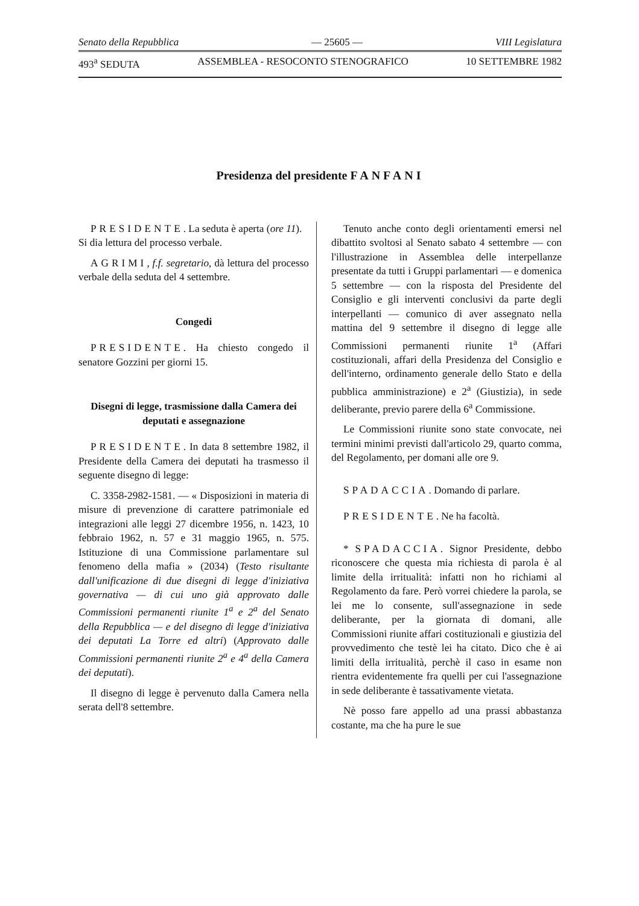Senato della Repubblica — 25605 — VIII Legislatura
493<sup>a</sup> SEDUTA ASSEMBLEA - RESOCONTO STENOGRAFICO 10 SETTEMBRE 1982
Presidenza del presidente FANFANI
PRESIDENTE. La seduta è aperta (ore 11).
Si dia lettura del processo verbale.
AGRIMI, f.f. segretario, dà lettura del processo verbale della seduta del 4 settembre.
Congedi
PRESIDENTE. Ha chiesto congedo il senatore Gozzini per giorni 15.
Disegni di legge, trasmissione dalla Camera dei deputati e assegnazione
PRESIDENTE. In data 8 settembre 1982, il Presidente della Camera dei deputati ha trasmesso il seguente disegno di legge:
C. 3358-2982-1581. — « Disposizioni in materia di misure di prevenzione di carattere patrimoniale ed integrazioni alle leggi 27 dicembre 1956, n. 1423, 10 febbraio 1962, n. 57 e 31 maggio 1965, n. 575. Istituzione di una Commissione parlamentare sul fenomeno della mafia » (2034) (Testo risultante dall'unificazione di due disegni di legge d'iniziativa governativa — di cui uno già approvato dalle Commissioni permanenti riunite 1<sup>a</sup> e 2<sup>a</sup> del Senato della Repubblica — e del disegno di legge d'iniziativa dei deputati La Torre ed altri) (Approvato dalle Commissioni permanenti riunite 2<sup>a</sup> e 4<sup>a</sup> della Camera dei deputati).
Il disegno di legge è pervenuto dalla Camera nella serata dell'8 settembre.
Tenuto anche conto degli orientamenti emersi nel dibattito svoltosi al Senato sabato 4 settembre — con l'illustrazione in Assemblea delle interpellanze presentate da tutti i Gruppi parlamentari — e domenica 5 settembre — con la risposta del Presidente del Consiglio e gli interventi conclusivi da parte degli interpellanti — comunico di aver assegnato nella mattina del 9 settembre il disegno di legge alle Commissioni permanenti riunite 1<sup>a</sup> (Affari costituzionali, affari della Presidenza del Consiglio e dell'interno, ordinamento generale dello Stato e della pubblica amministrazione) e 2<sup>a</sup> (Giustizia), in sede deliberante, previo parere della 6<sup>a</sup> Commissione.
Le Commissioni riunite sono state convocate, nei termini minimi previsti dall'articolo 29, quarto comma, del Regolamento, per domani alle ore 9.
SPADACCIA. Domando di parlare.
PRESIDENTE. Ne ha facoltà.
* SPADACCIA. Signor Presidente, debbo riconoscere che questa mia richiesta di parola è al limite della irritualità: infatti non ho richiami al Regolamento da fare. Però vorrei chiedere la parola, se lei me lo consente, sull'assegnazione in sede deliberante, per la giornata di domani, alle Commissioni riunite affari costituzionali e giustizia del provvedimento che testè lei ha citato. Dico che è ai limiti della irritualità, perchè il caso in esame non rientra evidentemente fra quelli per cui l'assegnazione in sede deliberante è tassativamente vietata.
Nè posso fare appello ad una prassi abbastanza costante, ma che ha pure le sue